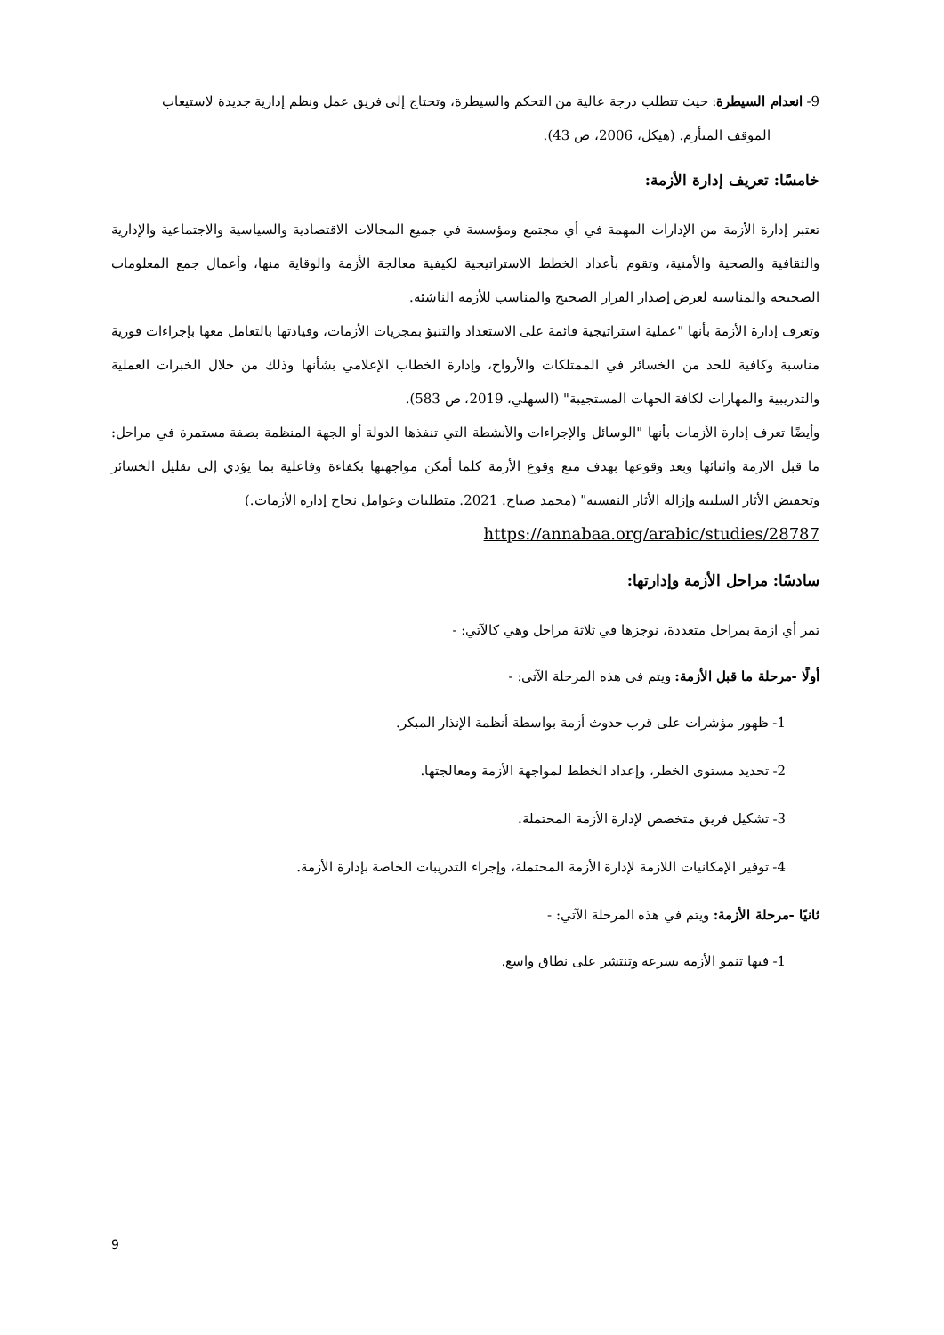9- انعدام السيطرة: حيث تتطلب درجة عالية من التحكم والسيطرة، وتحتاج إلى فريق عمل ونظم إدارية جديدة لاستيعاب
الموقف المتأزم. (هيكل، 2006، ص 43).
خامسًا: تعريف إدارة الأزمة:
تعتبر إدارة الأزمة من الإدارات المهمة في أي مجتمع ومؤسسة في جميع المجالات الاقتصادية والسياسية والاجتماعية والإدارية والثقافية والصحية والأمنية، وتقوم بأعداد الخطط الاستراتيجية لكيفية معالجة الأزمة والوقاية منها، وأعمال جمع المعلومات الصحيحة والمناسبة لغرض إصدار القرار الصحيح والمناسب للأزمة الناشئة.
وتعرف إدارة الأزمة بأنها "عملية استراتيجية قائمة على الاستعداد والتنبؤ بمجريات الأزمات، وقيادتها بالتعامل معها بإجراءات فورية مناسبة وكافية للحد من الخسائر في الممتلكات والأرواح، وإدارة الخطاب الإعلامي بشأنها وذلك من خلال الخبرات العملية والتدريبية والمهارات لكافة الجهات المستجيبة" (السهلي، 2019، ص 583).
وأيضًا تعرف إدارة الأزمات بأنها "الوسائل والإجراءات والأنشطة التي تنفذها الدولة أو الجهة المنظمة بصفة مستمرة في مراحل: ما قبل الازمة واثنائها وبعد وقوعها بهدف منع وقوع الأزمة كلما أمكن مواجهتها بكفاءة وفاعلية بما يؤدي إلى تقليل الخسائر وتخفيض الأثار السلبية وإزالة الأثار النفسية" (محمد صباح. 2021. متطلبات وعوامل نجاح إدارة الأزمات.)
https://annabaa.org/arabic/studies/28787
سادسًا: مراحل الأزمة وإدارتها:
تمر أي ازمة بمراحل متعددة، نوجزها في ثلاثة مراحل وهي كالآتي: -
أولًا -مرحلة ما قبل الأزمة: ويتم في هذه المرحلة الآتي: -
1- ظهور مؤشرات على قرب حدوث أزمة بواسطة أنظمة الإنذار المبكر.
2- تحديد مستوى الخطر، وإعداد الخطط لمواجهة الأزمة ومعالجتها.
3- تشكيل فريق متخصص لإدارة الأزمة المحتملة.
4- توفير الإمكانيات اللازمة لإدارة الأزمة المحتملة، وإجراء التدريبات الخاصة بإدارة الأزمة.
ثانيًا -مرحلة الأزمة: ويتم في هذه المرحلة الآتي: -
1- فيها تنمو الأزمة بسرعة وتنتشر على نطاق واسع.
9